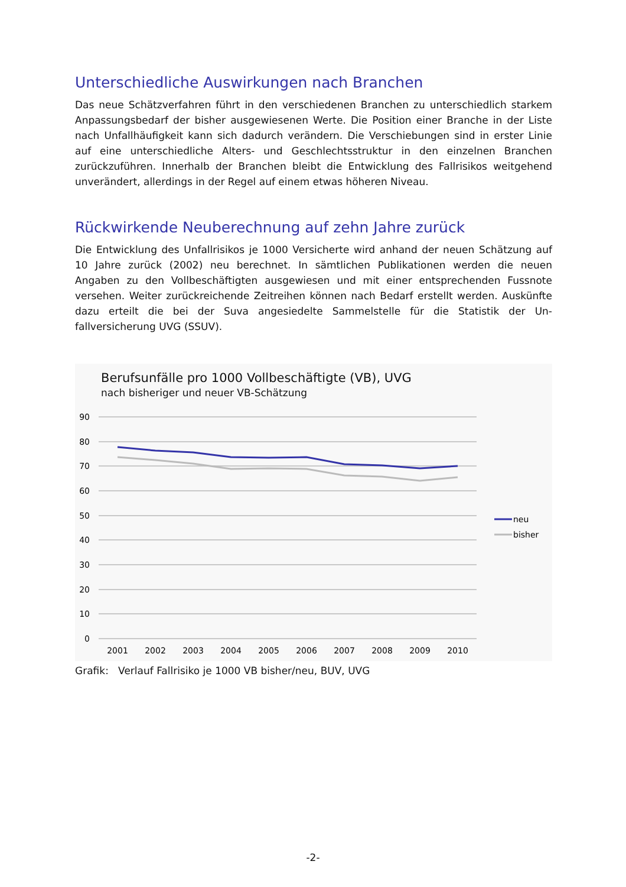Unterschiedliche Auswirkungen nach Branchen
Das neue Schätzverfahren führt in den verschiedenen Branchen zu unterschiedlich star­kem Anpassungsbedarf der bisher ausgewiesenen Werte. Die Position einer Branche in der Liste nach Unfallhäufigkeit kann sich dadurch verändern. Die Verschiebungen sind in erster Linie auf eine unterschiedliche Alters- und Geschlechtsstruktur in den einzelnen Branchen zurückzuführen. Innerhalb der Branchen bleibt die Entwicklung des Fallrisikos weitgehend unverändert, allerdings in der Regel auf einem etwas höheren Niveau.
Rückwirkende Neuberechnung auf zehn Jahre zurück
Die Entwicklung des Unfallrisikos je 1000 Versicherte wird anhand der neuen Schätzung auf 10 Jahre zurück (2002) neu berechnet. In sämtlichen Publikationen werden die neuen Angaben zu den Vollbeschäftigten ausgewiesen und mit einer entsprechenden Fussnote versehen. Weiter zurückreichende Zeitreihen können nach Bedarf erstellt werden. Aus­künfte dazu erteilt die bei der Suva angesiedelte Sammelstelle für die Statistik der Un­fallversicherung UVG (SSUV).
Berufsunfälle pro 1000 Vollbeschäftigte (VB), UVG
nach bisheriger und neuer VB-Schätzung
90
80
70
60
50
40
30
20
10
0
2001
2002
2003
2004
2005
2006
2007
2008
2009
2010
neu
bisher
Grafik: Verlauf Fallrisiko je 1000 VB bisher/neu, BUV, UVG
-2-